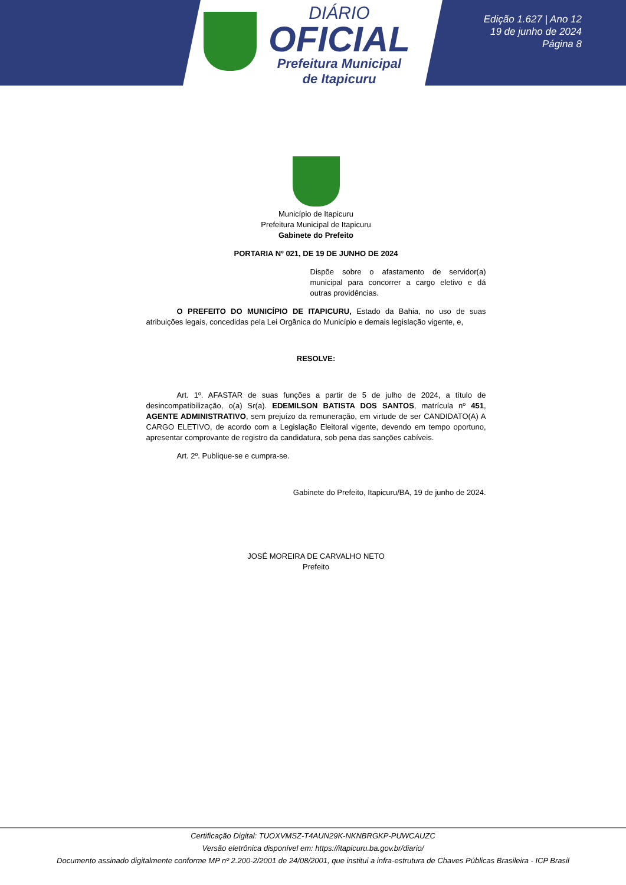DIÁRIO
OFICIAL
Prefeitura Municipal
de Itapicuru
Edição 1.627 | Ano 12
19 de junho de 2024
Página 8
Município de Itapicuru
Prefeitura Municipal de Itapicuru
Gabinete do Prefeito
PORTARIA Nº 021, DE 19 DE JUNHO DE 2024
Dispõe sobre o afastamento de servidor(a) municipal para concorrer a cargo eletivo e dá outras providências.
O PREFEITO DO MUNICÍPIO DE ITAPICURU, Estado da Bahia, no uso de suas atribuições legais, concedidas pela Lei Orgânica do Município e demais legislação vigente, e,
RESOLVE:
Art. 1º. AFASTAR de suas funções a partir de 5 de julho de 2024, a título de desincompatibilização, o(a) Sr(a). EDEMILSON BATISTA DOS SANTOS, matrícula nº 451, AGENTE ADMINISTRATIVO, sem prejuízo da remuneração, em virtude de ser CANDIDATO(A) A CARGO ELETIVO, de acordo com a Legislação Eleitoral vigente, devendo em tempo oportuno, apresentar comprovante de registro da candidatura, sob pena das sanções cabíveis.
Art. 2º. Publique-se e cumpra-se.
Gabinete do Prefeito, Itapicuru/BA, 19 de junho de 2024.
JOSÉ MOREIRA DE CARVALHO NETO
Prefeito
Certificação Digital: TUOXVMSZ-T4AUN29K-NKNBRGKP-PUWCAUZC
Versão eletrônica disponível em: https://itapicuru.ba.gov.br/diario/
Documento assinado digitalmente conforme MP nº 2.200-2/2001 de 24/08/2001, que institui a infra-estrutura de Chaves Públicas Brasileira - ICP Brasil